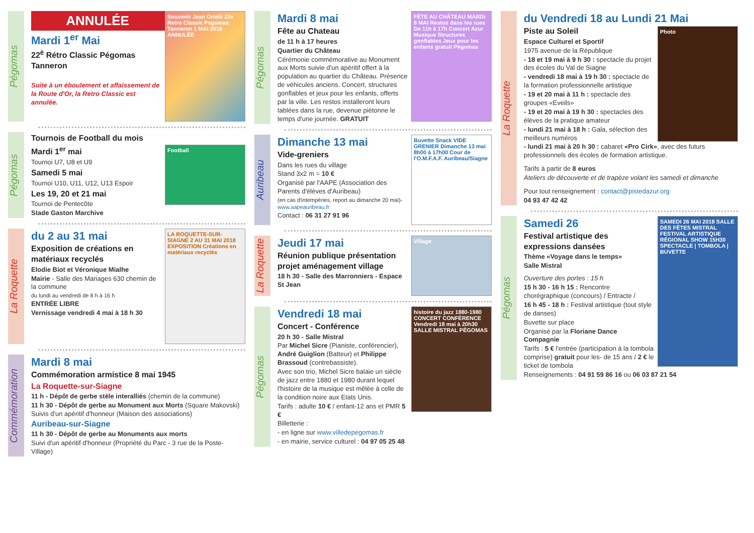Pégomas
Souvenir Jean Ortelli 22e Retro Classic Pegomas Tanneron 1 MAI 2018 ANNULÉE
ANNULÉE
Mardi 1<sup>er</sup> Mai
22<sup>è</sup> Rétro Classic Pégomas Tanneron
Suite à un éboulement et affaissement de la Route d'Or, la Retro Classic est annulée.
Pégomas
Tournois de Football du mois
Football
Mardi 1<sup>er</sup> mai
Tournoi U7, U8 et U9
Samedi 5 mai
Tournoi U10, U11, U12, U13 Espoir
Les 19, 20 et 21 mai
Tournoi de Pentecôte
Stade Gaston Marchive
La Roquette
LA ROQUETTE-SUR-SIAGNE 2 AU 31 MAI 2018 EXPOSITION Créations en matériaux recyclés
du 2 au 31 mai
Exposition de créations en matériaux recyclés
Elodie Biot et Véronique Mialhe
Mairie - Salle des Mariages 630 chemin de la commune
du lundi au vendredi de 8 h à 16 h
ENTRÉE LIBRE
Vernissage vendredi 4 mai à 18 h 30
Commémoration
Mardi 8 mai
Commémoration armistice 8 mai 1945
La Roquette-sur-Siagne
11 h - Dépôt de gerbe stèle interalliés (chemin de la commune)
11 h 30 - Dépôt de gerbe au Monument aux Morts (Square Makovski)
Suivis d'un apéritif d'honneur (Maison des associations)
Auribeau-sur-Siagne
11 h 30 - Dépôt de gerbe au Monuments aux morts
Suivi d'un apéritif d'honneur (Propriété du Parc - 3 rue de la Poste- Village)
Pégomas
FÊTE AU CHÂTEAU MARDI 8 MAI Restos dans les rues De 11h à 17h Concert Azur Musique Structures gonflables Jeux pour les enfants gratuit Pégomas
Mardi 8 mai
Fête au Chateau
de 11 h à 17 heures
Quartier du Château
Cérémonie commémorative au Monument aux Morts suivie d'un apéritif offert à la population au quartier du Château. Présence de véhicules anciens. Concert, structures gonflables et jeux pour les enfants, offerts par la ville. Les restos installeront leurs tablées dans la rue, devenue piétonne le temps d'une journée. GRATUIT
Auribeau
Buvette Snack VIDE GRENIER Dimanche 13 mai 8h00 à 17h00 Cour de l'O.M.F.A.F. Auribeau/Siagne
Dimanche 13 mai
Vide-greniers
Dans les rues du village
Stand 3x2 m = 10 €
Organisé par l'AAPE (Association des Parents d'élèves d'Auribeau)
(en cas d'intempéries, report au dimanche 20 mai)- www.aapeauribeau.fr
Contact : 06 31 27 91 96
La Roquette
Village
Jeudi 17 mai
Réunion publique présentation projet aménagement village
18 h 30 - Salle des Marronniers - Espace St Jean
Pégomas
histoire du jazz 1880-1980 CONCERT CONFÉRENCE Vendredi 18 mai à 20h30 SALLE MISTRAL PÉGOMAS
Vendredi 18 mai
Concert - Conférence
20 h 30 - Salle Mistral
Par Michel Sicre (Pianiste, conférencier), André Guiglion (Batteur) et Philippe Brassoud (contrebassiste).
Avec son trio, Michel Sicre balaie un siècle de jazz entre 1880 et 1980 durant lequel l'histoire de la musique est mêlée à celle de la condition noire aux Etats Unis.
Tarifs : adulte 10 € / enfant-12 ans et PMR 5 €
Billetterie :
- en ligne sur www.villedepegomas.fr
- en mairie, service culturel : 04 97 05 25 48
La Roquette
du Vendredi 18 au Lundi 21 Mai
Photo
Piste au Soleil
Espace Culturel et Sportif
1975 avenue de la République
- 18 et 19 mai à 9 h 30 : spectacle du projet des écoles du Val de Siagne
- vendredi 18 mai à 19 h 30 : spectacle de la formation professionnelle artistique
- 19 et 20 mai à 11 h : spectacle des groupes «Eveils»
- 19 et 20 mai à 19 h 30 : spectacles des élèves de la pratique amateur
- lundi 21 mai à 18 h : Gala, sélection des meilleurs numéros
- lundi 21 mai à 20 h 30 : cabaret «Pro Cirk», avec des futurs professionnels des écoles de formation artistique.
Tarifs à partir de 8 euros
Ateliers de découverte et de trapèze volant les samedi et dimanche
Pour tout renseignement : contact@pistedazur.org
04 93 47 42 42
Pégomas
SAMEDI 26 MAI 2018 SALLE DES FÊTES MISTRAL FESTIVAL ARTISTIQUE RÉGIONAL SHOW 15H30 SPECTACLE | TOMBOLA | BUVETTE
Samedi 26
Festival artistique des expressions dansées
Thème «Voyage dans le temps»
Salle Mistral
Ouverture des portes : 15 h
15 h 30 - 16 h 15 : Rencontre chorégraphique (concours) / Entracte /
16 h 45 - 18 h : Festival artistique (tout style de danses)
Buvette sur place
Organisé par la Floriane Dance Compagnie
Tarifs : 5 € l'entrée (participation à la tombola comprise) gratuit pour les- de 15 ans / 2 € le ticket de tombola
Renseignements : 04 91 59 86 16 ou 06 03 87 21 54